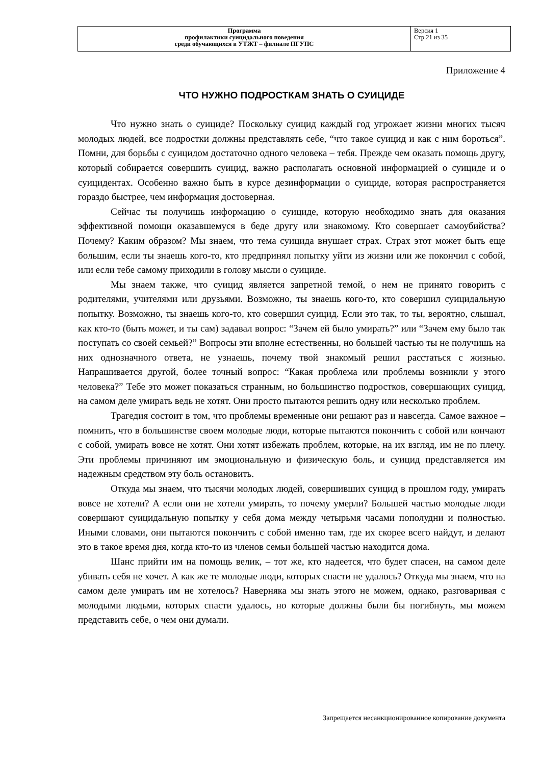| Программа профилактики суицидального поведения среди обучающихся в УТЖТ – филиале ПГУПС | Версия 1 Стр.21 из 35 |
Приложение 4
ЧТО НУЖНО ПОДРОСТКАМ ЗНАТЬ О СУИЦИДЕ
Что нужно знать о суициде? Поскольку суицид каждый год угрожает жизни многих тысяч молодых людей, все подростки должны представлять себе, “что такое суицид и как с ним бороться”. Помни, для борьбы с суицидом достаточно одного человека – тебя. Прежде чем оказать помощь другу, который собирается совершить суицид, важно располагать основной информацией о суициде и о суицидентах. Особенно важно быть в курсе дезинформации о суициде, которая распространяется гораздо быстрее, чем информация достоверная.
Сейчас ты получишь информацию о суициде, которую необходимо знать для оказания эффективной помощи оказавшемуся в беде другу или знакомому. Кто совершает самоубийства? Почему? Каким образом? Мы знаем, что тема суицида внушает страх. Страх этот может быть еще большим, если ты знаешь кого-то, кто предпринял попытку уйти из жизни или же покончил с собой, или если тебе самому приходили в голову мысли о суициде.
Мы знаем также, что суицид является запретной темой, о нем не принято говорить с родителями, учителями или друзьями. Возможно, ты знаешь кого-то, кто совершил суицидальную попытку. Возможно, ты знаешь кого-то, кто совершил суицид. Если это так, то ты, вероятно, слышал, как кто-то (быть может, и ты сам) задавал вопрос: “Зачем ей было умирать?” или “Зачем ему было так поступать со своей семьей?” Вопросы эти вполне естественны, но большей частью ты не получишь на них однозначного ответа, не узнаешь, почему твой знакомый решил расстаться с жизнью. Напрашивается другой, более точный вопрос: “Какая проблема или проблемы возникли у этого человека?” Тебе это может показаться странным, но большинство подростков, совершающих суицид, на самом деле умирать ведь не хотят. Они просто пытаются решить одну или несколько проблем.
Трагедия состоит в том, что проблемы временные они решают раз и навсегда. Самое важное – помнить, что в большинстве своем молодые люди, которые пытаются покончить с собой или кончают с собой, умирать вовсе не хотят. Они хотят избежать проблем, которые, на их взгляд, им не по плечу. Эти проблемы причиняют им эмоциональную и физическую боль, и суицид представляется им надежным средством эту боль остановить.
Откуда мы знаем, что тысячи молодых людей, совершивших суицид в прошлом году, умирать вовсе не хотели? А если они не хотели умирать, то почему умерли? Большей частью молодые люди совершают суицидальную попытку у себя дома между четырьмя часами пополудни и полностью. Иными словами, они пытаются покончить с собой именно там, где их скорее всего найдут, и делают это в такое время дня, когда кто-то из членов семьи большей частью находится дома.
Шанс прийти им на помощь велик, – тот же, кто надеется, что будет спасен, на самом деле убивать себя не хочет. А как же те молодые люди, которых спасти не удалось? Откуда мы знаем, что на самом деле умирать им не хотелось? Наверняка мы знать этого не можем, однако, разговаривая с молодыми людьми, которых спасти удалось, но которые должны были бы погибнуть, мы можем представить себе, о чем они думали.
Запрещается несанкционированное копирование документа